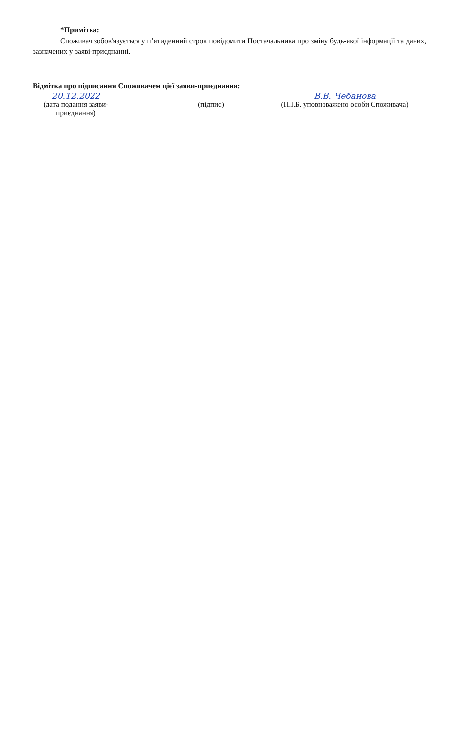*Примітка:
Споживач зобов'язується у п’ятиденний строк повідомити Постачальника про зміну будь-якої інформації та даних, зазначених у заяві-приєднанні.
Відмітка про підписання Споживачем цієї заяви-приєднання:
20.12.2022
(дата подання заяви-приєднання)
(підпис)
В.В. Чебанова
(П.І.Б. уповноважено особи Споживача)